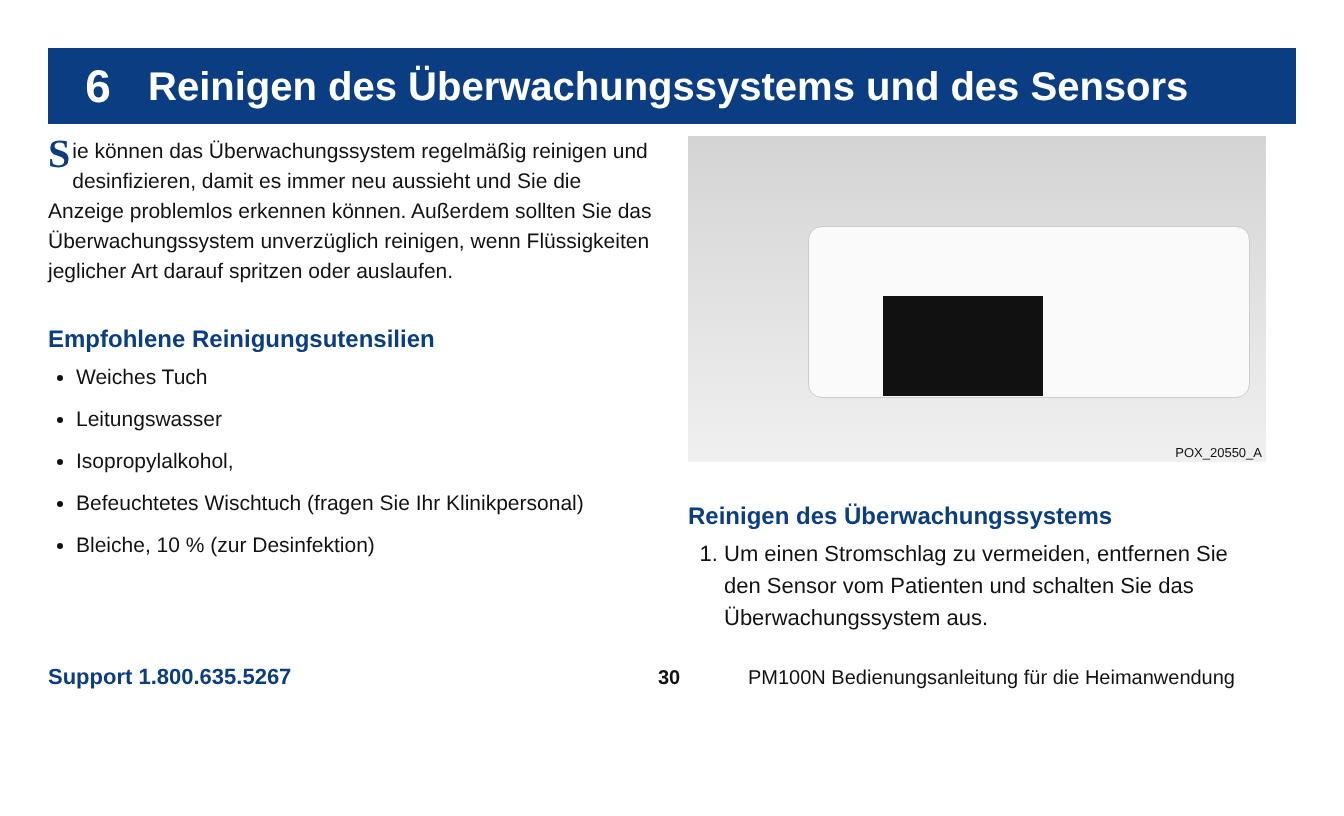6 Reinigen des Überwachungssystems und des Sensors
Sie können das Überwachungssystem regelmäßig reinigen und desinfizieren, damit es immer neu aussieht und Sie die Anzeige problemlos erkennen können. Außerdem sollten Sie das Überwachungssystem unverzüglich reinigen, wenn Flüssigkeiten jeglicher Art darauf spritzen oder auslaufen.
Empfohlene Reinigungsutensilien
Weiches Tuch
Leitungswasser
Isopropylalkohol,
Befeuchtetes Wischtuch (fragen Sie Ihr Klinikpersonal)
Bleiche, 10 % (zur Desinfektion)
POX_20550_A
Reinigen des Überwachungssystems
1. Um einen Stromschlag zu vermeiden, entfernen Sie den Sensor vom Patienten und schalten Sie das Überwachungssystem aus.
Support 1.800.635.5267 30 PM100N Bedienungsanleitung für die Heimanwendung